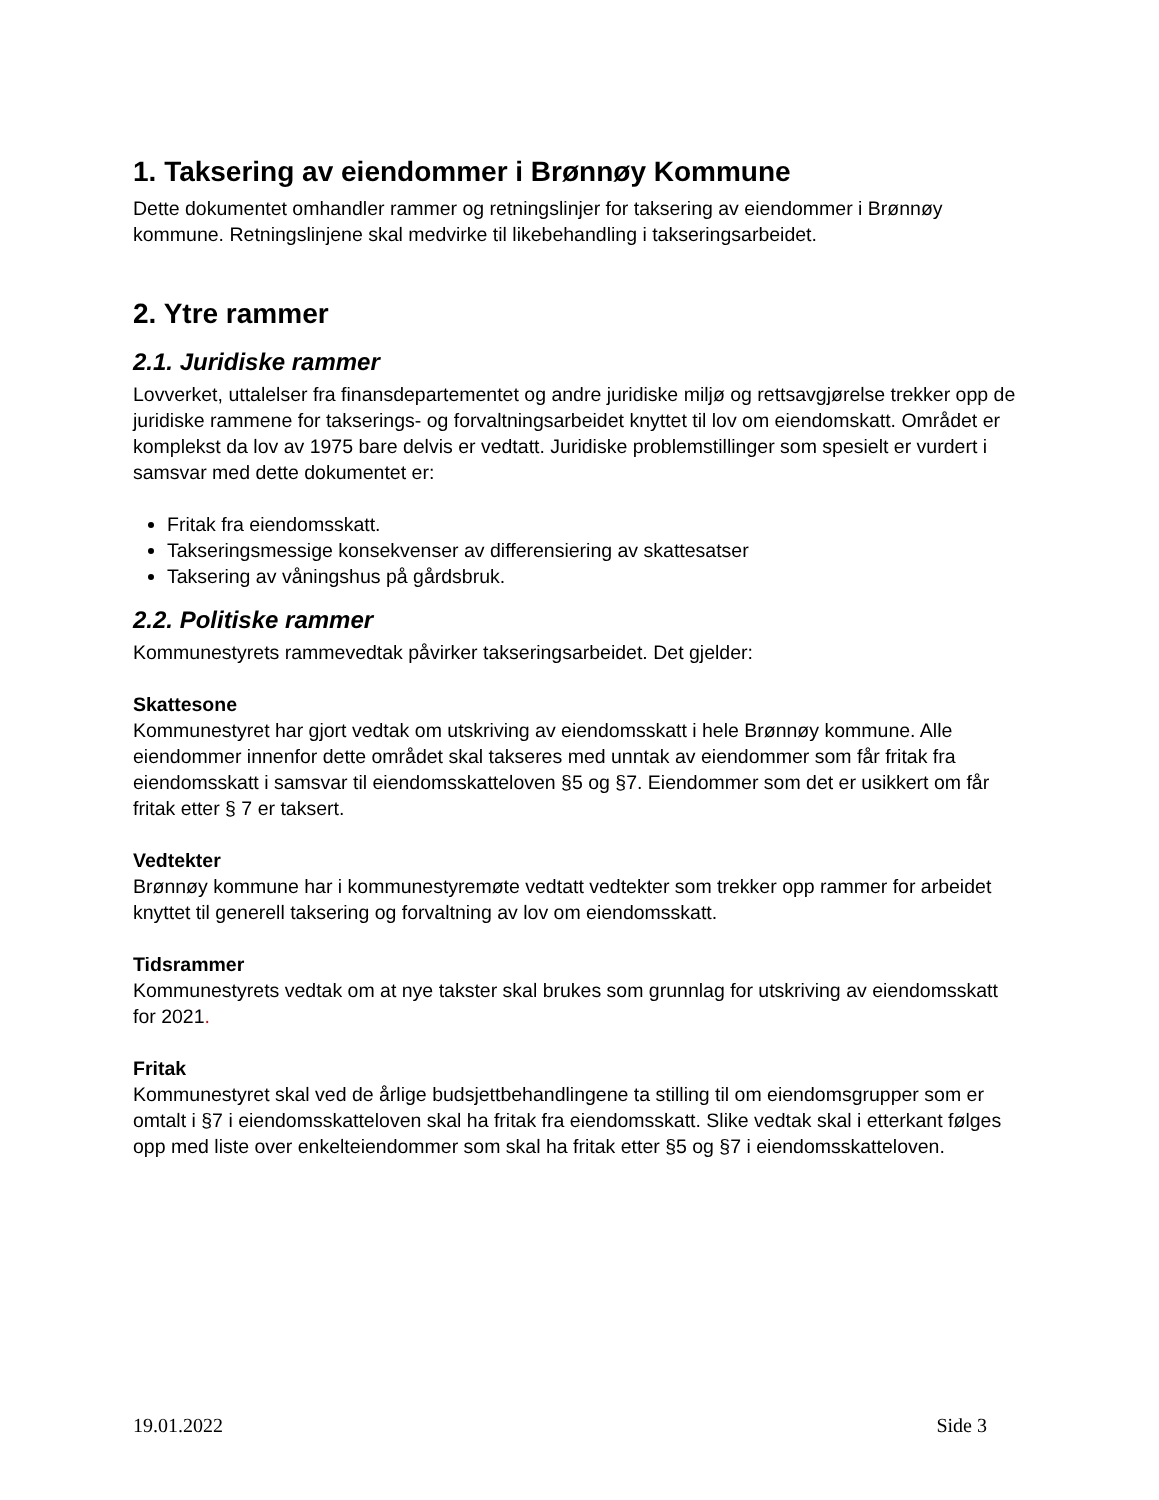1. Taksering av eiendommer i Brønnøy Kommune
Dette dokumentet omhandler rammer og retningslinjer for taksering av eiendommer i Brønnøy kommune. Retningslinjene skal medvirke til likebehandling i takseringsarbeidet.
2. Ytre rammer
2.1. Juridiske rammer
Lovverket, uttalelser fra finansdepartementet og andre juridiske miljø og rettsavgjørelse trekker opp de juridiske rammene for takserings- og forvaltningsarbeidet knyttet til lov om eiendomskatt. Området er komplekst da lov av 1975 bare delvis er vedtatt. Juridiske problemstillinger som spesielt er vurdert i samsvar med dette dokumentet er:
Fritak fra eiendomsskatt.
Takseringsmessige konsekvenser av differensiering av skattesatser
Taksering av våningshus på gårdsbruk.
2.2. Politiske rammer
Kommunestyrets rammevedtak påvirker takseringsarbeidet. Det gjelder:
Skattesone
Kommunestyret har gjort vedtak om utskriving av eiendomsskatt i hele Brønnøy kommune. Alle eiendommer innenfor dette området skal takseres med unntak av eiendommer som får fritak fra eiendomsskatt i samsvar til eiendomsskatteloven §5 og §7. Eiendommer som det er usikkert om får fritak etter § 7 er taksert.
Vedtekter
Brønnøy kommune har i kommunestyremøte vedtatt vedtekter som trekker opp rammer for arbeidet knyttet til generell taksering og forvaltning av lov om eiendomsskatt.
Tidsrammer
Kommunestyrets vedtak om at nye takster skal brukes som grunnlag for utskriving av eiendomsskatt for 2021.
Fritak
Kommunestyret skal ved de årlige budsjettbehandlingene ta stilling til om eiendomsgrupper som er omtalt i §7 i eiendomsskatteloven skal ha fritak fra eiendomsskatt. Slike vedtak skal i etterkant følges opp med liste over enkelteiendommer som skal ha fritak etter §5 og §7 i eiendomsskatteloven.
19.01.2022 Side 3